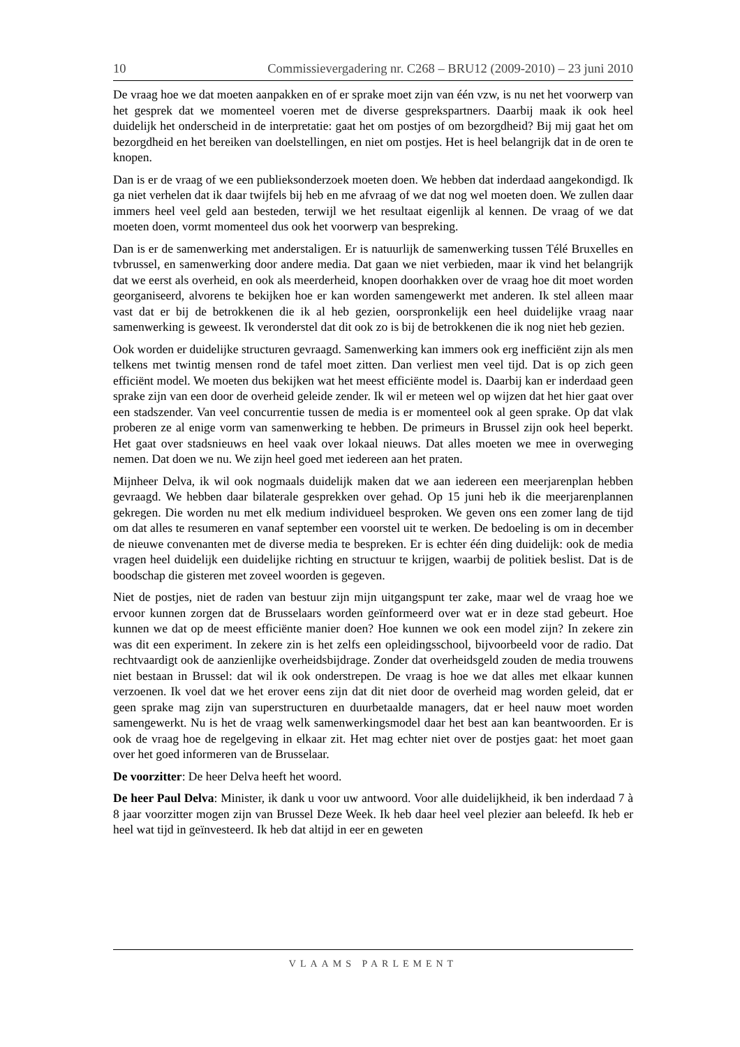10 Commissievergadering nr. C268 – BRU12 (2009-2010) – 23 juni 2010
De vraag hoe we dat moeten aanpakken en of er sprake moet zijn van één vzw, is nu net het voorwerp van het gesprek dat we momenteel voeren met de diverse gesprekspartners. Daarbij maak ik ook heel duidelijk het onderscheid in de interpretatie: gaat het om postjes of om bezorgdheid? Bij mij gaat het om bezorgdheid en het bereiken van doelstellingen, en niet om postjes. Het is heel belangrijk dat in de oren te knopen.
Dan is er de vraag of we een publieksonderzoek moeten doen. We hebben dat inderdaad aangekondigd. Ik ga niet verhelen dat ik daar twijfels bij heb en me afvraag of we dat nog wel moeten doen. We zullen daar immers heel veel geld aan besteden, terwijl we het resultaat eigenlijk al kennen. De vraag of we dat moeten doen, vormt momenteel dus ook het voorwerp van bespreking.
Dan is er de samenwerking met anderstaligen. Er is natuurlijk de samenwerking tussen Télé Bruxelles en tvbrussel, en samenwerking door andere media. Dat gaan we niet verbieden, maar ik vind het belangrijk dat we eerst als overheid, en ook als meerderheid, knopen doorhakken over de vraag hoe dit moet worden georganiseerd, alvorens te bekijken hoe er kan worden samengewerkt met anderen. Ik stel alleen maar vast dat er bij de betrokkenen die ik al heb gezien, oorspronkelijk een heel duidelijke vraag naar samenwerking is geweest. Ik veronderstel dat dit ook zo is bij de betrokkenen die ik nog niet heb gezien.
Ook worden er duidelijke structuren gevraagd. Samenwerking kan immers ook erg inefficiënt zijn als men telkens met twintig mensen rond de tafel moet zitten. Dan verliest men veel tijd. Dat is op zich geen efficiënt model. We moeten dus bekijken wat het meest efficiënte model is. Daarbij kan er inderdaad geen sprake zijn van een door de overheid geleide zender. Ik wil er meteen wel op wijzen dat het hier gaat over een stadszender. Van veel concurrentie tussen de media is er momenteel ook al geen sprake. Op dat vlak proberen ze al enige vorm van samenwerking te hebben. De primeurs in Brussel zijn ook heel beperkt. Het gaat over stadsnieuws en heel vaak over lokaal nieuws. Dat alles moeten we mee in overweging nemen. Dat doen we nu. We zijn heel goed met iedereen aan het praten.
Mijnheer Delva, ik wil ook nogmaals duidelijk maken dat we aan iedereen een meerjarenplan hebben gevraagd. We hebben daar bilaterale gesprekken over gehad. Op 15 juni heb ik die meerjarenplannen gekregen. Die worden nu met elk medium individueel besproken. We geven ons een zomer lang de tijd om dat alles te resumeren en vanaf september een voorstel uit te werken. De bedoeling is om in december de nieuwe convenanten met de diverse media te bespreken. Er is echter één ding duidelijk: ook de media vragen heel duidelijk een duidelijke richting en structuur te krijgen, waarbij de politiek beslist. Dat is de boodschap die gisteren met zoveel woorden is gegeven.
Niet de postjes, niet de raden van bestuur zijn mijn uitgangspunt ter zake, maar wel de vraag hoe we ervoor kunnen zorgen dat de Brusselaars worden geïnformeerd over wat er in deze stad gebeurt. Hoe kunnen we dat op de meest efficiënte manier doen? Hoe kunnen we ook een model zijn? In zekere zin was dit een experiment. In zekere zin is het zelfs een opleidingsschool, bijvoorbeeld voor de radio. Dat rechtvaardigt ook de aanzienlijke overheidsbijdrage. Zonder dat overheidsgeld zouden de media trouwens niet bestaan in Brussel: dat wil ik ook onderstrepen. De vraag is hoe we dat alles met elkaar kunnen verzoenen. Ik voel dat we het erover eens zijn dat dit niet door de overheid mag worden geleid, dat er geen sprake mag zijn van superstructuren en duurbetaalde managers, dat er heel nauw moet worden samengewerkt. Nu is het de vraag welk samenwerkingsmodel daar het best aan kan beantwoorden. Er is ook de vraag hoe de regelgeving in elkaar zit. Het mag echter niet over de postjes gaat: het moet gaan over het goed informeren van de Brusselaar.
De voorzitter: De heer Delva heeft het woord.
De heer Paul Delva: Minister, ik dank u voor uw antwoord. Voor alle duidelijkheid, ik ben inderdaad 7 à 8 jaar voorzitter mogen zijn van Brussel Deze Week. Ik heb daar heel veel plezier aan beleefd. Ik heb er heel wat tijd in geïnvesteerd. Ik heb dat altijd in eer en geweten
VLAAMS PARLEMENT